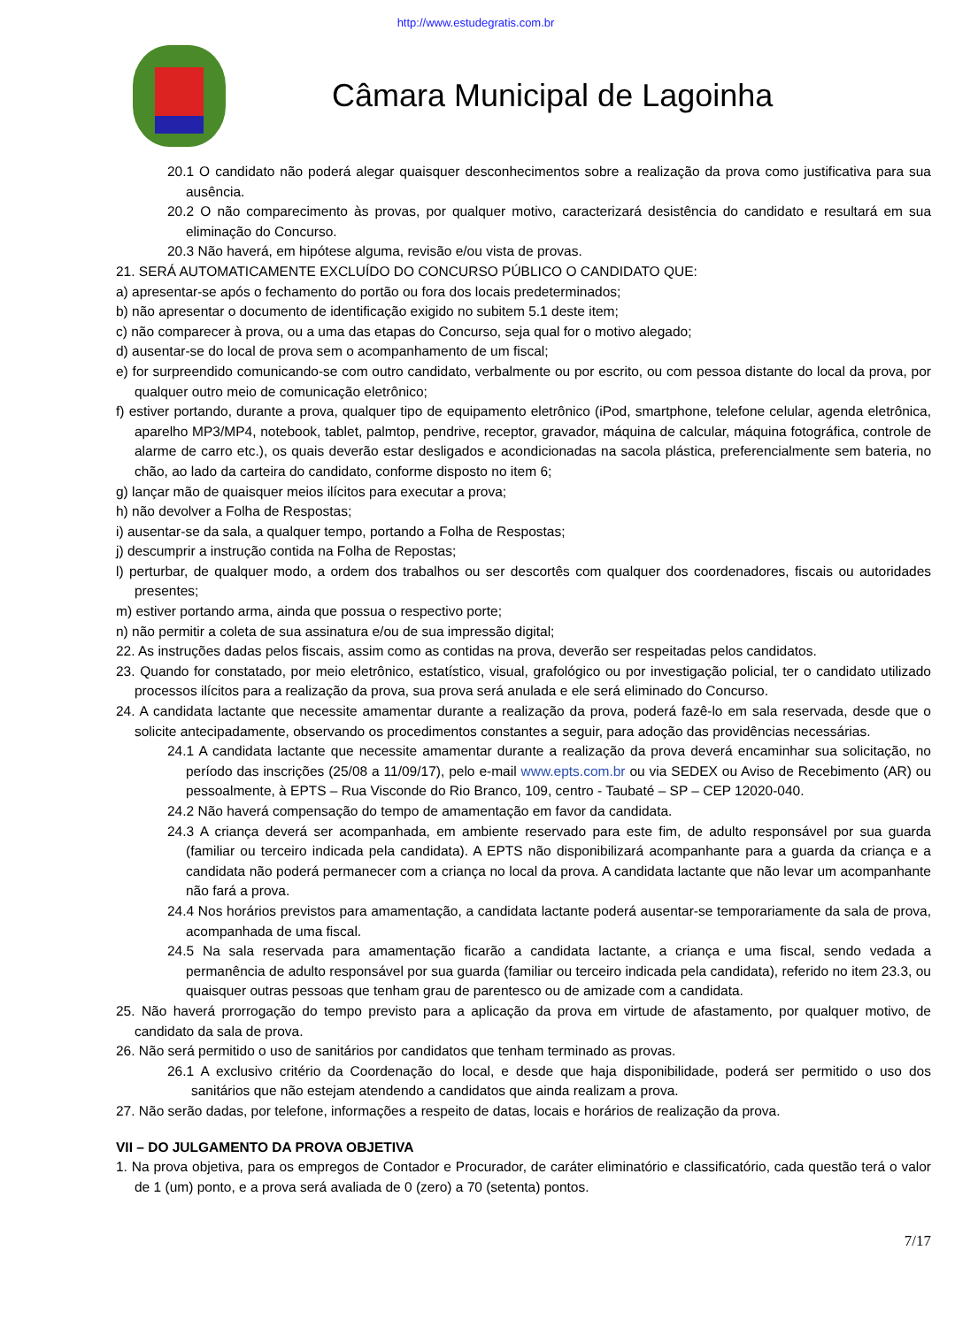http://www.estudegratis.com.br
Câmara Municipal de Lagoinha
20.1 O candidato não poderá alegar quaisquer desconhecimentos sobre a realização da prova como justificativa para sua ausência.
20.2 O não comparecimento às provas, por qualquer motivo, caracterizará desistência do candidato e resultará em sua eliminação do Concurso.
20.3 Não haverá, em hipótese alguma, revisão e/ou vista de provas.
21. SERÁ AUTOMATICAMENTE EXCLUÍDO DO CONCURSO PÚBLICO O CANDIDATO QUE:
a) apresentar-se após o fechamento do portão ou fora dos locais predeterminados;
b) não apresentar o documento de identificação exigido no subitem 5.1 deste item;
c) não comparecer à prova, ou a uma das etapas do Concurso, seja qual for o motivo alegado;
d) ausentar-se do local de prova sem o acompanhamento de um fiscal;
e) for surpreendido comunicando-se com outro candidato, verbalmente ou por escrito, ou com pessoa distante do local da prova, por qualquer outro meio de comunicação eletrônico;
f) estiver portando, durante a prova, qualquer tipo de equipamento eletrônico (iPod, smartphone, telefone celular, agenda eletrônica, aparelho MP3/MP4, notebook, tablet, palmtop, pendrive, receptor, gravador, máquina de calcular, máquina fotográfica, controle de alarme de carro etc.), os quais deverão estar desligados e acondicionadas na sacola plástica, preferencialmente sem bateria, no chão, ao lado da carteira do candidato, conforme disposto no item 6;
g) lançar mão de quaisquer meios ilícitos para executar a prova;
h) não devolver a Folha de Respostas;
i) ausentar-se da sala, a qualquer tempo, portando a Folha de Respostas;
j) descumprir a instrução contida na Folha de Repostas;
l) perturbar, de qualquer modo, a ordem dos trabalhos ou ser descortês com qualquer dos coordenadores, fiscais ou autoridades presentes;
m) estiver portando arma, ainda que possua o respectivo porte;
n) não permitir a coleta de sua assinatura e/ou de sua impressão digital;
22. As instruções dadas pelos fiscais, assim como as contidas na prova, deverão ser respeitadas pelos candidatos.
23. Quando for constatado, por meio eletrônico, estatístico, visual, grafológico ou por investigação policial, ter o candidato utilizado processos ilícitos para a realização da prova, sua prova será anulada e ele será eliminado do Concurso.
24. A candidata lactante que necessite amamentar durante a realização da prova, poderá fazê-lo em sala reservada, desde que o solicite antecipadamente, observando os procedimentos constantes a seguir, para adoção das providências necessárias.
24.1 A candidata lactante que necessite amamentar durante a realização da prova deverá encaminhar sua solicitação, no período das inscrições (25/08 a 11/09/17), pelo e-mail www.epts.com.br ou via SEDEX ou Aviso de Recebimento (AR) ou pessoalmente, à EPTS – Rua Visconde do Rio Branco, 109, centro - Taubaté – SP – CEP 12020-040.
24.2 Não haverá compensação do tempo de amamentação em favor da candidata.
24.3 A criança deverá ser acompanhada, em ambiente reservado para este fim, de adulto responsável por sua guarda (familiar ou terceiro indicada pela candidata). A EPTS não disponibilizará acompanhante para a guarda da criança e a candidata não poderá permanecer com a criança no local da prova. A candidata lactante que não levar um acompanhante não fará a prova.
24.4 Nos horários previstos para amamentação, a candidata lactante poderá ausentar-se temporariamente da sala de prova, acompanhada de uma fiscal.
24.5 Na sala reservada para amamentação ficarão a candidata lactante, a criança e uma fiscal, sendo vedada a permanência de adulto responsável por sua guarda (familiar ou terceiro indicada pela candidata), referido no item 23.3, ou quaisquer outras pessoas que tenham grau de parentesco ou de amizade com a candidata.
25. Não haverá prorrogação do tempo previsto para a aplicação da prova em virtude de afastamento, por qualquer motivo, de candidato da sala de prova.
26. Não será permitido o uso de sanitários por candidatos que tenham terminado as provas.
26.1 A exclusivo critério da Coordenação do local, e desde que haja disponibilidade, poderá ser permitido o uso dos sanitários que não estejam atendendo a candidatos que ainda realizam a prova.
27. Não serão dadas, por telefone, informações a respeito de datas, locais e horários de realização da prova.
VII – DO JULGAMENTO DA PROVA OBJETIVA
1. Na prova objetiva, para os empregos de Contador e Procurador, de caráter eliminatório e classificatório, cada questão terá o valor de 1 (um) ponto, e a prova será avaliada de 0 (zero) a 70 (setenta) pontos.
7/17